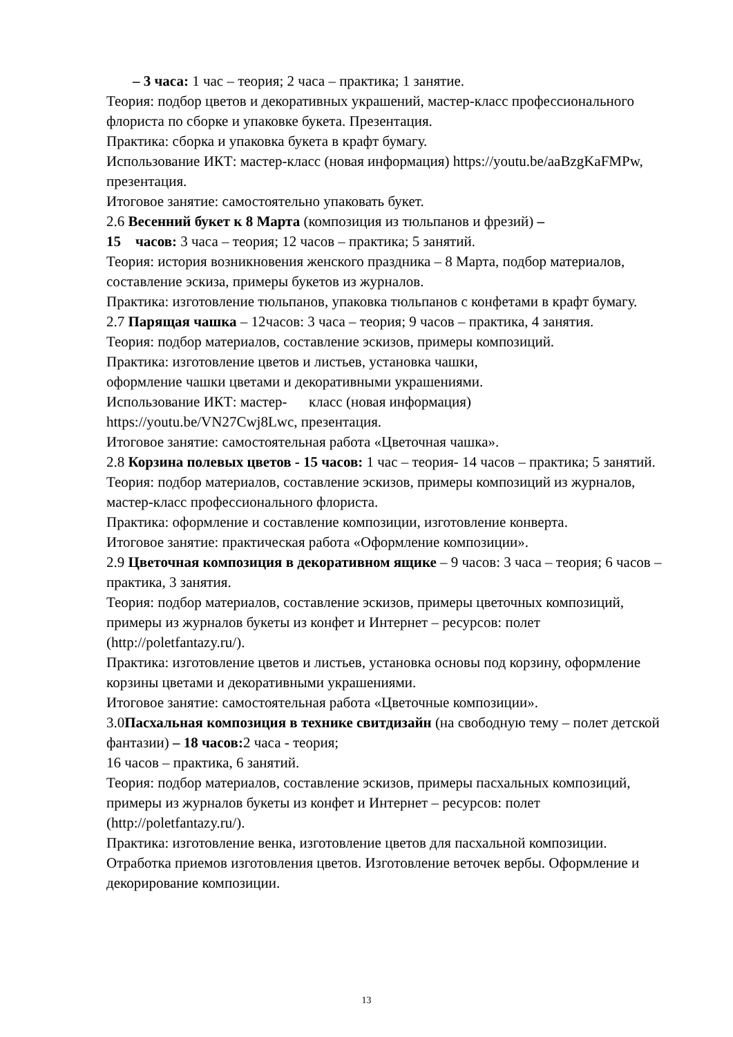– 3 часа: 1 час – теория; 2 часа – практика; 1 занятие.
Теория: подбор цветов и декоративных украшений, мастер-класс профессионального флориста по сборке и упаковке букета. Презентация.
Практика: сборка и упаковка букета в крафт бумагу.
Использование ИКТ: мастер-класс (новая информация) https://youtu.be/aaBzgKaFMPw, презентация.
Итоговое занятие: самостоятельно упаковать букет.
2.6 Весенний букет к 8 Марта (композиция из тюльпанов и фрезий) –
15 часов: 3 часа – теория; 12 часов – практика; 5 занятий.
Теория: история возникновения женского праздника – 8 Марта, подбор материалов, составление эскиза, примеры букетов из журналов.
Практика: изготовление тюльпанов, упаковка тюльпанов с конфетами в крафт бумагу.
2.7 Парящая чашка – 12часов: 3 часа – теория; 9 часов – практика, 4 занятия.
Теория: подбор материалов, составление эскизов, примеры композиций.
Практика: изготовление цветов и листьев, установка чашки,
оформление чашки цветами и декоративными украшениями.
Использование ИКТ: мастер- класс (новая информация)
https://youtu.be/VN27Cwj8Lwc, презентация.
Итоговое занятие: самостоятельная работа «Цветочная чашка».
2.8 Корзина полевых цветов - 15 часов: 1 час – теория- 14 часов – практика; 5 занятий.
Теория: подбор материалов, составление эскизов, примеры композиций из журналов, мастер-класс профессионального флориста.
Практика: оформление и составление композиции, изготовление конверта.
Итоговое занятие: практическая работа «Оформление композиции».
2.9 Цветочная композиция в декоративном ящике – 9 часов: 3 часа – теория; 6 часов – практика, 3 занятия.
Теория: подбор материалов, составление эскизов, примеры цветочных композиций, примеры из журналов букеты из конфет и Интернет – ресурсов: полет (http://poletfantazy.ru/).
Практика: изготовление цветов и листьев, установка основы под корзину, оформление корзины цветами и декоративными украшениями.
Итоговое занятие: самостоятельная работа «Цветочные композиции».
3.0Пасхальная композиция в технике свитдизайн (на свободную тему – полет детской фантазии) – 18 часов: 2 часа - теория;
16 часов – практика, 6 занятий.
Теория: подбор материалов, составление эскизов, примеры пасхальных композиций, примеры из журналов букеты из конфет и Интернет – ресурсов: полет (http://poletfantazy.ru/).
Практика: изготовление венка, изготовление цветов для пасхальной композиции. Отработка приемов изготовления цветов. Изготовление веточек вербы. Оформление и декорирование композиции.
13